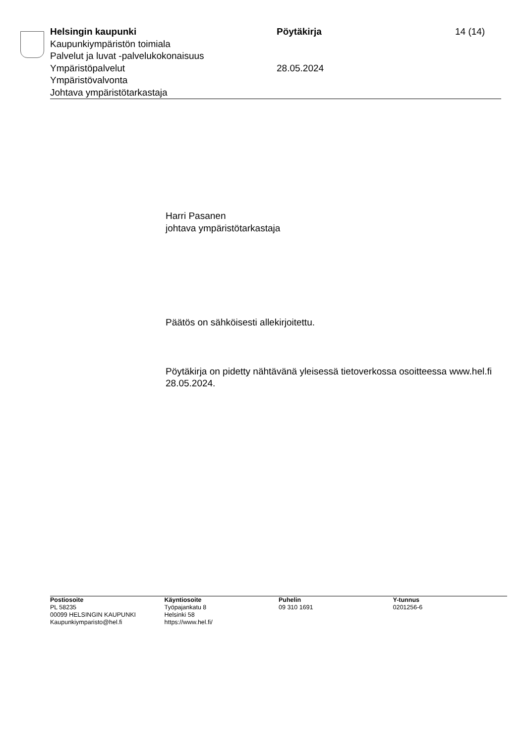Helsingin kaupunki
Kaupunkiympäristön toimiala
Palvelut ja luvat -palvelukokonaisuus
Ympäristöpalvelut
Ympäristövalvonta
Johtava ympäristötarkastaja
Pöytäkirja
28.05.2024
14 (14)
Harri Pasanen
johtava ympäristötarkastaja
Päätös on sähköisesti allekirjoitettu.
Pöytäkirja on pidetty nähtävänä yleisessä tietoverkossa osoitteessa www.hel.fi 28.05.2024.
Postiosoite
PL 58235
00099 HELSINGIN KAUPUNKI
Kaupunkiymparisto@hel.fi
Käyntiosoite
Työpajankatu 8
Helsinki 58
https://www.hel.fi/
Puhelin
09 310 1691
Y-tunnus
0201256-6